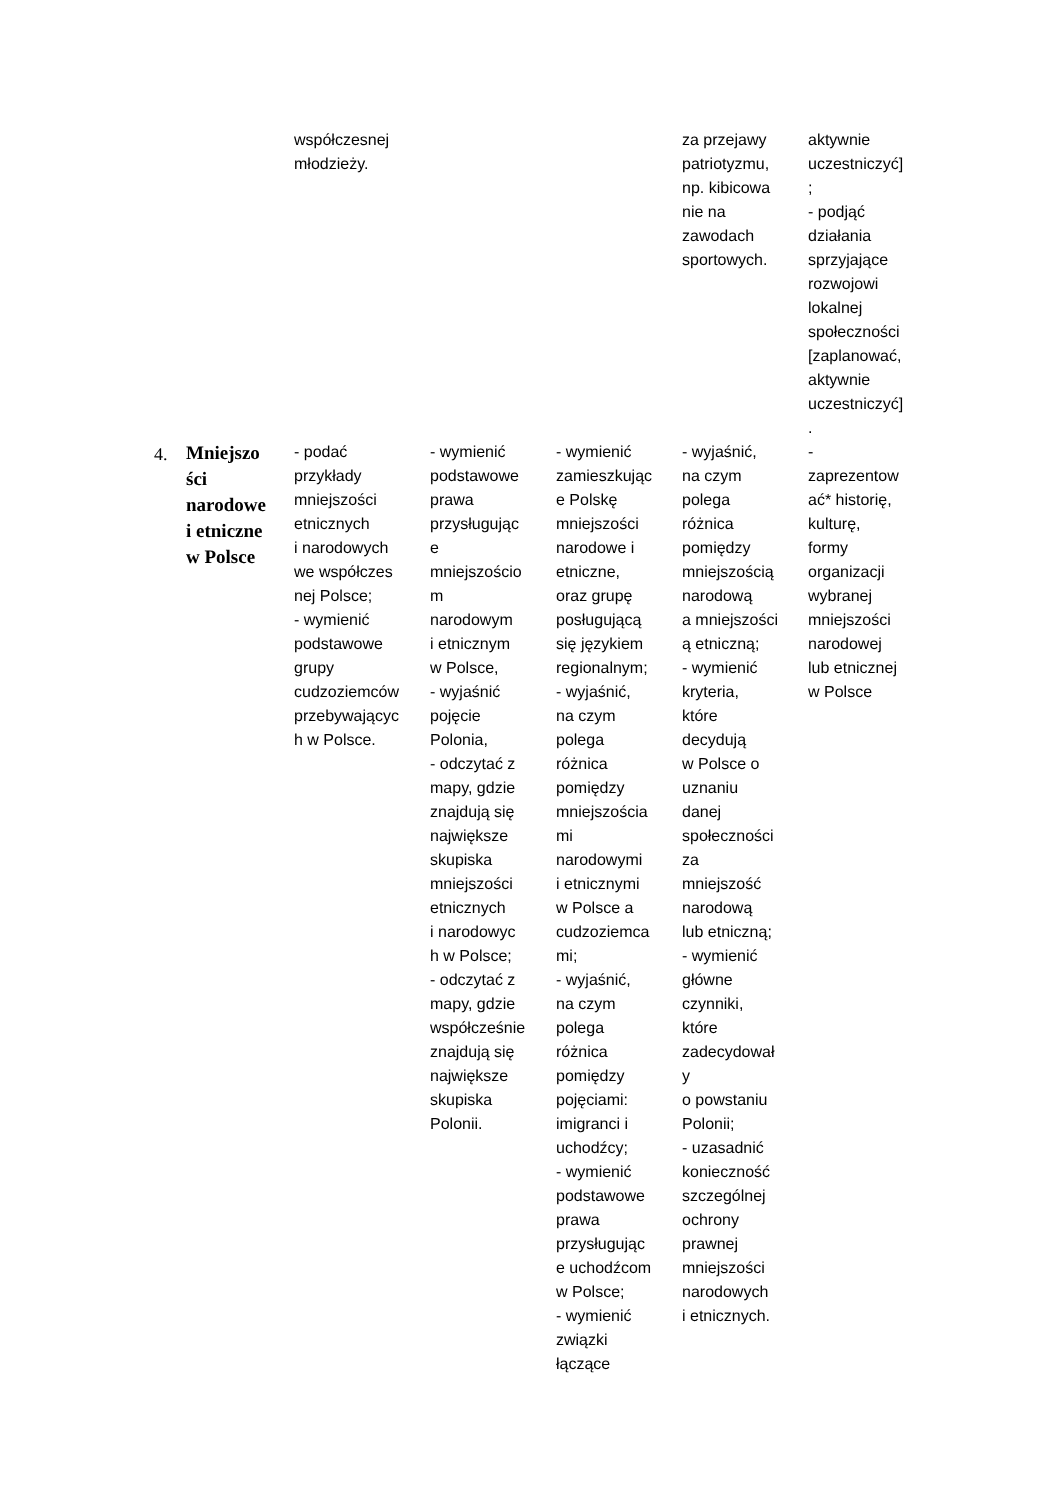| | | współczesnej młodzieży. | | | za przejawy patriotyzmu, np. kibicowa nie na zawodach sportowych. | aktywnie uczestniczyć] ; - podjąć działania sprzyjające rozwojowi lokalnej społeczności [zaplanować, aktywnie uczestniczyć] . |
| 4. | Mniejszo ści narodowe i etniczne w Polsce | - podać przykłady mniejszości etnicznych i narodowych we współczes nej Polsce; - wymienić podstawowe grupy cudzoziemców przebywającyc h w Polsce. | - wymienić podstawowe prawa przysługując e mniejszościo m narodowym i etnicznym w Polsce, - wyjaśnić pojęcie Polonia, - odczytać z mapy, gdzie znajdują się największe skupiska mniejszości etnicznych i narodowyc h w Polsce; - odczytać z mapy, gdzie współcześnie znajdują się największe skupiska Polonii. | - wymienić zamieszkując e Polskę mniejszości narodowe i etniczne, oraz grupę posługującą się językiem regionalnym; - wyjaśnić, na czym polega różnica pomiędzy mniejszościa mi narodowymi i etnicznymi w Polsce a cudzoziemca mi; - wyjaśnić, na czym polega różnica pomiędzy pojęciami: imigranci i uchodźcy; - wymienić podstawowe prawa przysługując e uchodźcom w Polsce; - wymienić związki łączące | - wyjaśnić, na czym polega różnica pomiędzy mniejszością narodową a mniejszości ą etniczną; - wymienić kryteria, które decydują w Polsce o uznaniu danej społeczności za mniejszość narodową lub etniczną; - wymienić główne czynniki, które zadecydował y o powstaniu Polonii; - uzasadnić konieczność szczególnej ochrony prawnej mniejszości narodowych i etnicznych. | - zaprezentow ać* historię, kulturę, formy organizacji wybranej mniejszości narodowej lub etnicznej w Polsce |